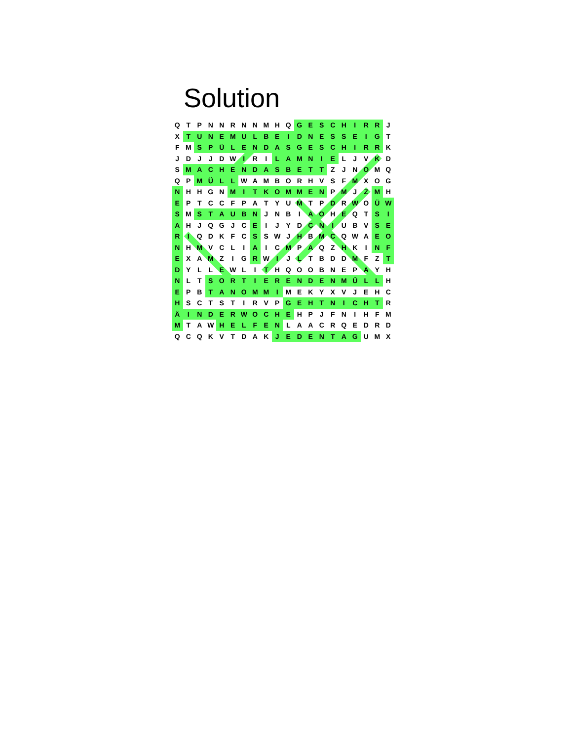Solution
| Q | T | P | N | N | R | N | N | M | H | Q | G | E | S | C | H | I | R | R | J |
| X | T | U | N | E | M | U | L | B | E | I | D | N | E | S | S | E | I | G | T |
| F | M | S | P | Ü | L | E | N | D | A | S | G | E | S | C | H | I | R | R | K |
| J | D | J | J | D | W | I | R | I | L | A | M | N | I | E | L | J | V | K | D |
| S | M | A | C | H | E | N | D | A | S | B | E | T | T | Z | J | N | O | M | Q |
| Q | P | M | Ü | L | L | W | A | M | B | O | R | H | V | S | F | M | X | O | G |
| N | H | H | G | N | M | I | T | K | O | M | M | E | N | P | M | J | Z | M | H |
| E | P | T | C | C | F | P | A | T | Y | U | M | T | P | D | R | W | O | Ü | W |
| S | M | S | T | A | U | B | N | J | N | B | I | A | O | H | E | Q | T | S | I |
| A | H | J | Q | G | J | C | E | I | J | Y | D | C | N | I | U | B | V | S | E |
| R | I | Q | D | K | F | C | S | S | W | J | H | B | M | C | Q | W | A | E | O |
| N | H | M | V | C | L | I | A | I | C | M | P | A | Q | Z | H | K | I | N | F |
| E | X | A | M | Z | I | G | R | W | I | J | L | T | B | D | D | M | F | Z | T |
| D | Y | L | L | E | W | L | I | T | H | Q | O | O | B | N | E | P | A | Y | H |
| N | L | T | S | O | R | T | I | E | R | E | N | D | E | N | M | Ü | L | L | H |
| E | P | B | T | A | N | O | M | M | I | M | E | K | Y | X | V | J | E | H | C |
| H | S | C | T | S | T | I | R | V | P | G | E | H | T | N | I | C | H | T | R |
| Ä | I | N | D | E | R | W | O | C | H | E | H | P | J | F | N | I | H | F | M |
| M | T | A | W | H | E | L | F | E | N | L | A | A | C | R | Q | E | D | R | D |
| Q | C | Q | K | V | T | D | A | K | J | E | D | E | N | T | A | G | U | M | X |